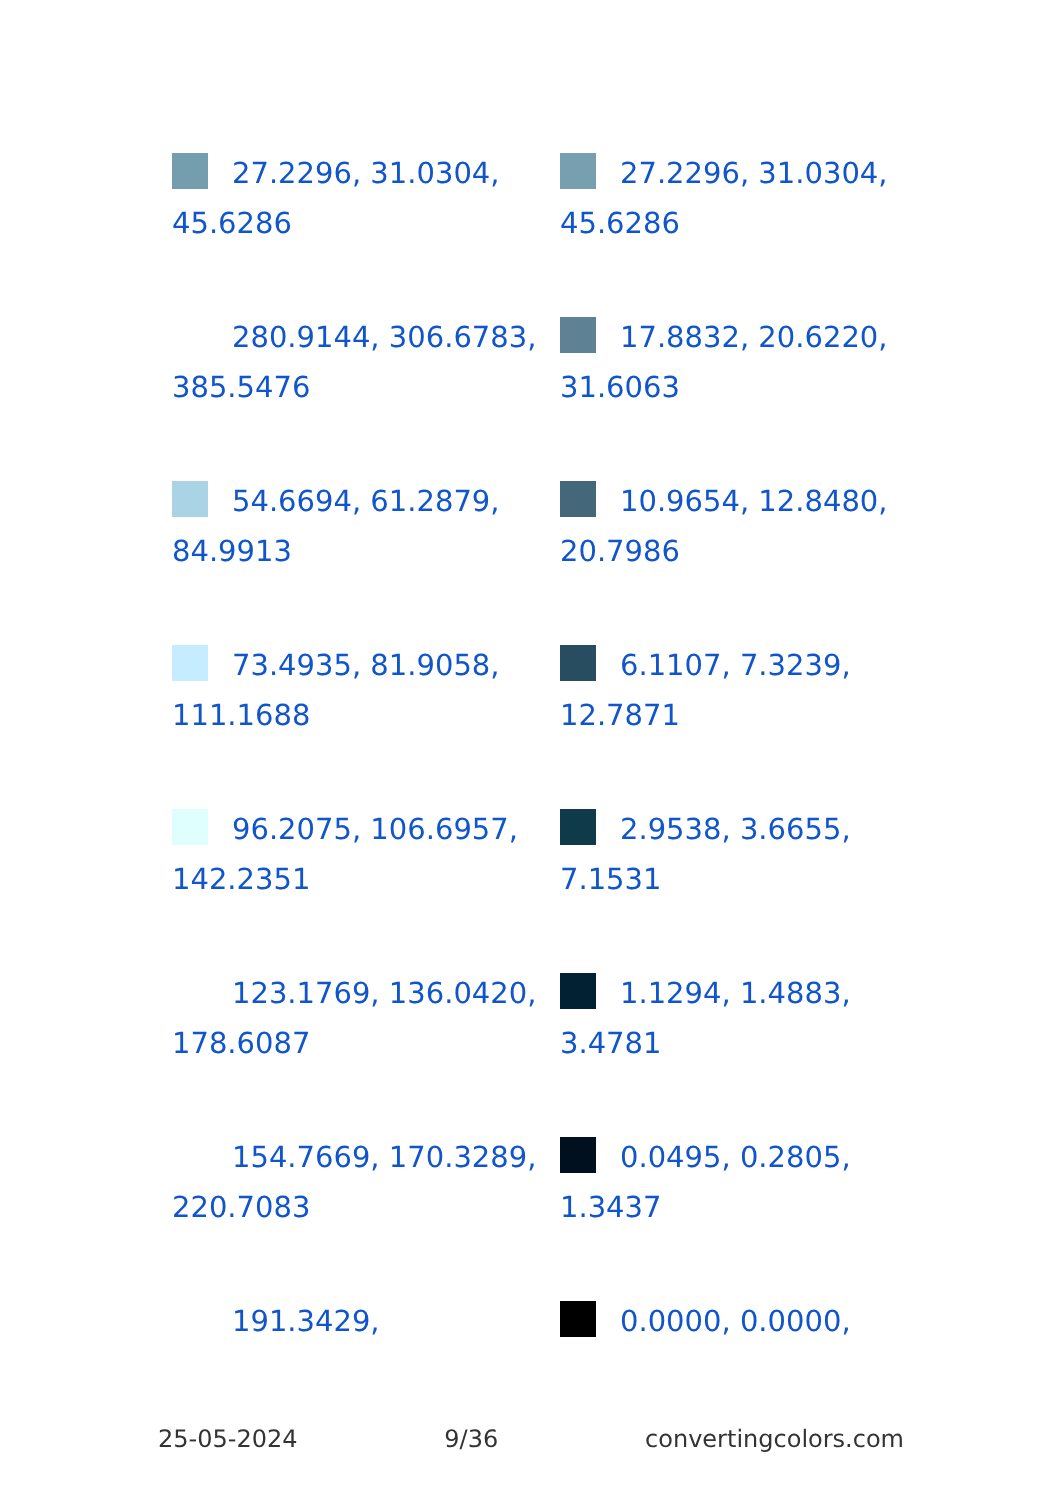27.2296, 31.0304, 45.6286
27.2296, 31.0304, 45.6286
280.9144, 306.6783, 385.5476
17.8832, 20.6220, 31.6063
54.6694, 61.2879, 84.9913
10.9654, 12.8480, 20.7986
73.4935, 81.9058, 111.1688
6.1107, 7.3239, 12.7871
96.2075, 106.6957, 142.2351
2.9538, 3.6655, 7.1531
123.1769, 136.0420, 178.6087
1.1294, 1.4883, 3.4781
154.7669, 170.3289, 220.7083
0.0495, 0.2805, 1.3437
191.3429,
0.0000, 0.0000,
25-05-2024 9/36 convertingcolors.com